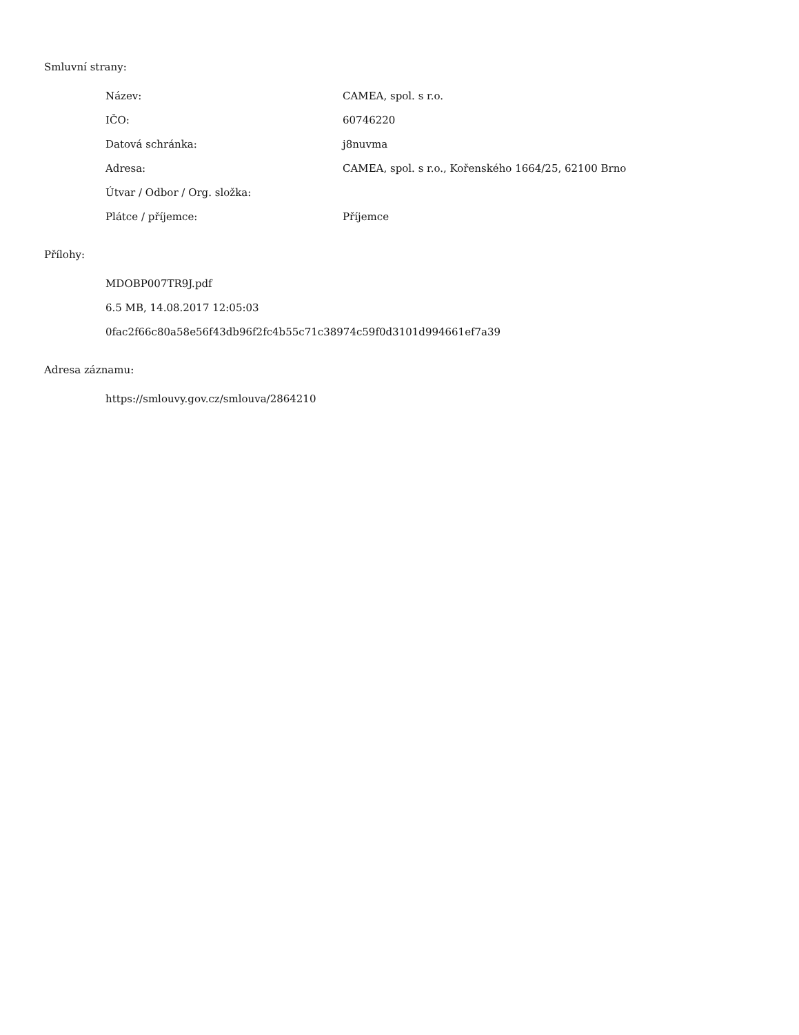Smluvní strany:
| Název: | CAMEA, spol. s r.o. |
| IČO: | 60746220 |
| Datová schránka: | j8nuvma |
| Adresa: | CAMEA, spol. s r.o., Kořenského 1664/25, 62100 Brno |
| Útvar / Odbor / Org. složka: | |
| Plátce / příjemce: | Příjemce |
Přílohy:
MDOBP007TR9J.pdf
6.5 MB, 14.08.2017 12:05:03
0fac2f66c80a58e56f43db96f2fc4b55c71c38974c59f0d3101d994661ef7a39
Adresa záznamu:
https://smlouvy.gov.cz/smlouva/2864210